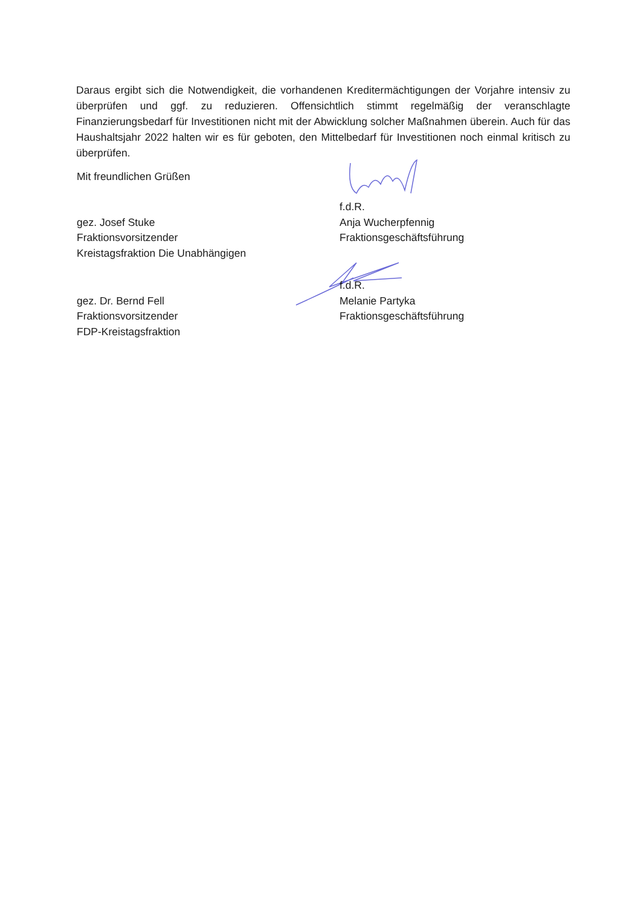Daraus ergibt sich die Notwendigkeit, die vorhandenen Kreditermächtigungen der Vorjahre intensiv zu überprüfen und ggf. zu reduzieren. Offensichtlich stimmt regelmäßig der veranschlagte Finanzierungsbedarf für Investitionen nicht mit der Abwicklung solcher Maßnahmen überein. Auch für das Haushaltsjahr 2022 halten wir es für geboten, den Mittelbedarf für Investitionen noch einmal kritisch zu überprüfen.
Mit freundlichen Grüßen
gez. Josef Stuke
Fraktionsvorsitzender
Kreistagsfraktion Die Unabhängigen
f.d.R.
Anja Wucherpfennig
Fraktionsgeschäftsführung
gez. Dr. Bernd Fell
Fraktionsvorsitzender
FDP-Kreistagsfraktion
f.d.R.
Melanie Partyka
Fraktionsgeschäftsführung